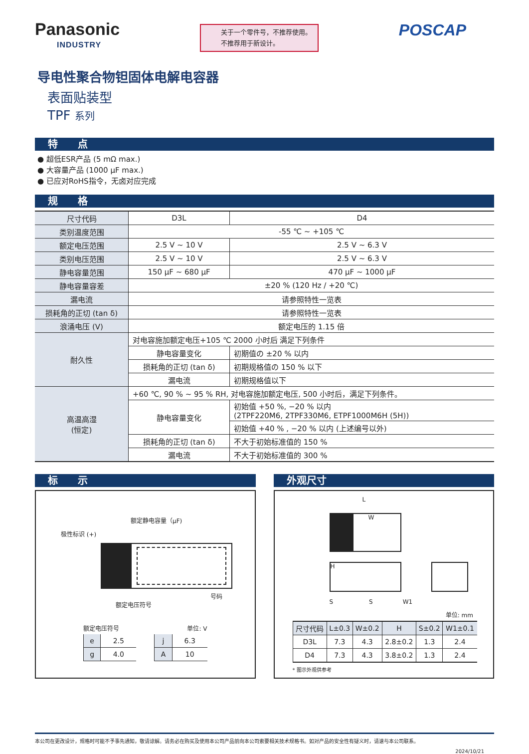Panasonic
INDUSTRY
关于一个零件号，不推荐使用。
不推荐用于新设计。
POSCAP
导电性聚合物钽固体电解电容器
表面贴装型
TPF 系列
特　　点
● 超低ESR产品 (5 mΩ max.)
● 大容量产品 (1000 μF max.)
● 已应对RoHS指令，无卤对应完成
规　　格
| 尺寸代码 | D3L | | D4 |
| 类别温度范围 | -55 ℃ ~ +105 ℃ | | |
| 额定电压范围 | 2.5 V ~ 10 V | | 2.5 V ~ 6.3 V |
| 类别电压范围 | 2.5 V ~ 10 V | | 2.5 V ~ 6.3 V |
| 静电容量范围 | 150 μF ~ 680 μF | | 470 μF ~ 1000 μF |
| 静电容量容差 | ±20 % (120 Hz / +20 ℃) | | |
| 漏电流 | 请参照特性一览表 | | |
| 损耗角的正切 (tan δ) | 请参照特性一览表 | | |
| 浪涌电压 (V) | 额定电压的 1.15 倍 | | |
| 耐久性 | 对电容施加额定电压+105 ℃ 2000 小时后 满足下列条件 | | |
| | 静电容量变化 | 初期值の ±20 % 以内 | |
| | 损耗角的正切 (tan δ) | 初期规格值の 150 % 以下 | |
| | 漏电流 | 初期规格值以下 | |
| 高温高湿 (恒定) | +60 ℃, 90 % ~ 95 % RH, 对电容施加额定电压, 500 小时后，满足下列条件。 | | |
| | 静电容量变化 | 初始值 +50 %, −20 % 以内 (2TPF220M6, 2TPF330M6, ETPF1000M6H (5H)) | |
| | | 初始值 +40 % , −20 % 以内 (上述编号以外) | |
| | 损耗角的正切 (tan δ) | 不大于初始标准值的 150 % | |
| | 漏电流 | 不大于初始标准值的 300 % | |
标　　示
额定静电容量（μF)
极性标识 (+)
号码
额定电压符号
额定电压符号 单位: V
| e | 2.5 |
| g | 4.0 |
| j | 6.3 |
| A | 10 |
外观尺寸
L
W
H
S　　　　　　S　　　　　W1
单位: mm
| 尺寸代码 | L±0.3 | W±0.2 | H | S±0.2 | W1±0.1 |
| --- | --- | --- | --- | --- | --- |
| D3L | 7.3 | 4.3 | 2.8±0.2 | 1.3 | 2.4 |
| D4 | 7.3 | 4.3 | 3.8±0.2 | 1.3 | 2.4 |
* 图示外观供参考
本公司在更改设计，规格时可能不予事先通知，敬请谅解。请务必在购买及使用本公司产品前向本公司索要相关技术规格书。如对产品的安全性有疑义时，请速与本公司联系。
2024/10/21